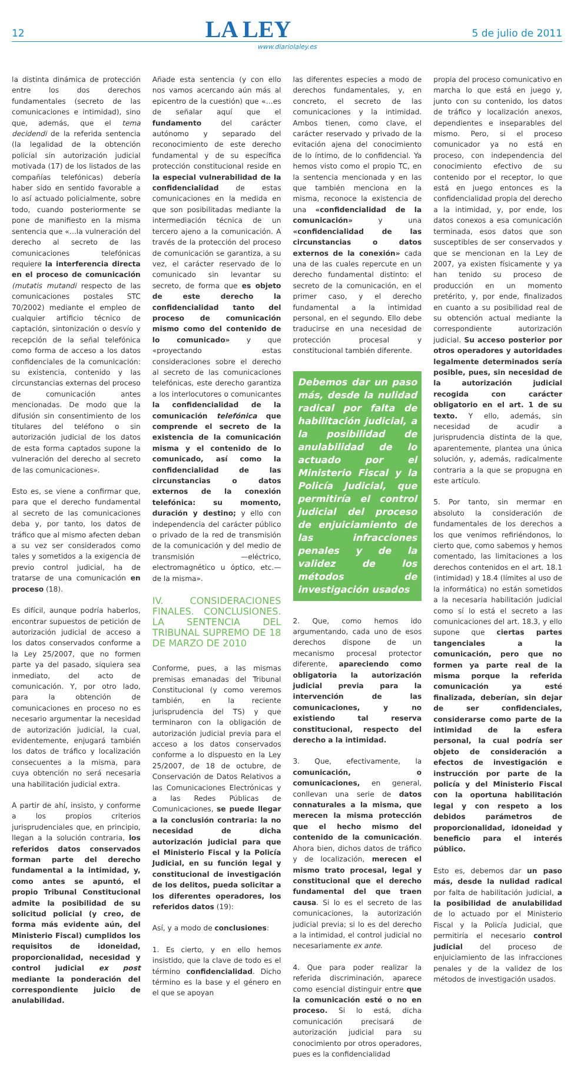12
LA LEY
5 de julio de 2011
www.diariolaley.es
la distinta dinámica de protección entre los dos derechos fundamentales (secreto de las comunicaciones e intimidad), sino que, además, que el tema decidendi de la referida sentencia (la legalidad de la obtención policial sin autorización judicial motivada (17) de los listados de las compañías telefónicas) debería haber sido en sentido favorable a lo así actuado policialmente, sobre todo, cuando posteriormente se pone de manifiesto en la misma sentencia que «…la vulneración del derecho al secreto de las comunicaciones telefónicas requiere la interferencia directa en el proceso de comunicación (mutatis mutandi respecto de las comunicaciones postales STC 70/2002) mediante el empleo de cualquier artificio técnico de captación, sintonización o desvío y recepción de la señal telefónica como forma de acceso a los datos confidenciales de la comunicación: su existencia, contenido y las circunstancias externas del proceso de comunicación antes mencionadas. De modo que la difusión sin consentimiento de los titulares del teléfono o sin autorización judicial de los datos de esta forma captados supone la vulneración del derecho al secreto de las comunicaciones».
Esto es, se viene a confirmar que, para que el derecho fundamental al secreto de las comunicaciones deba y, por tanto, los datos de tráfico que al mismo afecten deban a su vez ser considerados como tales y sometidos a la exigencia de previo control judicial, ha de tratarse de una comunicación en proceso (18).
Es difícil, aunque podría haberlos, encontrar supuestos de petición de autorización judicial de acceso a los datos conservados conforme a la Ley 25/2007, que no formen parte ya del pasado, siquiera sea inmediato, del acto de comunicación. Y, por otro lado, para la obtención de comunicaciones en proceso no es necesario argumentar la necesidad de autorización judicial, la cual, evidentemente, enjugará también los datos de tráfico y localización consecuentes a la misma, para cuya obtención no será necesaria una habilitación judicial extra.
A partir de ahí, insisto, y conforme a los propios criterios jurisprudenciales que, en principio, llegan a la solución contraria, los referidos datos conservados forman parte del derecho fundamental a la intimidad, y, como antes se apuntó, el propio Tribunal Constitucional admite la posibilidad de su solicitud policial (y creo, de forma más evidente aún, del Ministerio Fiscal) cumplidos los requisitos de idoneidad, proporcionalidad, necesidad y control judicial ex post mediante la ponderación del correspondiente juicio de anulabilidad.
Añade esta sentencia (y con ello nos vamos acercando aún más al epicentro de la cuestión) que «…es de señalar aquí que el fundamento del carácter autónomo y separado del reconocimiento de este derecho fundamental y de su específica protección constitucional reside en la especial vulnerabilidad de la confidencialidad de estas comunicaciones en la medida en que son posibilitadas mediante la intermediación técnica de un tercero ajeno a la comunicación. A través de la protección del proceso de comunicación se garantiza, a su vez, el carácter reservado de lo comunicado sin levantar su secreto, de forma que es objeto de este derecho la confidencialidad tanto del proceso de comunicación mismo como del contenido de lo comunicado» y que «proyectando estas consideraciones sobre el derecho al secreto de las comunicaciones telefónicas, este derecho garantiza a los interlocutores o comunicantes la confidencialidad de la comunicación telefónica que comprende el secreto de la existencia de la comunicación misma y el contenido de lo comunicado, así como la confidencialidad de las circunstancias o datos externos de la conexión telefónica: su momento, duración y destino; y ello con independencia del carácter público o privado de la red de transmisión de la comunicación y del medio de transmisión —eléctrico, electromagnético u óptico, etc.— de la misma».
IV. CONSIDERACIONES FINALES. CONCLUSIONES. LA SENTENCIA DEL TRIBUNAL SUPREMO DE 18 DE MARZO DE 2010
Conforme, pues, a las mismas premisas emanadas del Tribunal Constitucional (y como veremos también, en la reciente jurisprudencia del TS) y que terminaron con la obligación de autorización judicial previa para el acceso a los datos conservados conforme a lo dispuesto en la Ley 25/2007, de 18 de octubre, de Conservación de Datos Relativos a las Comunicaciones Electrónicas y a las Redes Públicas de Comunicaciones, se puede llegar a la conclusión contraria: la no necesidad de dicha autorización judicial para que el Ministerio Fiscal y la Policía Judicial, en su función legal y constitucional de investigación de los delitos, pueda solicitar a los diferentes operadores, los referidos datos (19):
Así, y a modo de conclusiones:
1. Es cierto, y en ello hemos insistido, que la clave de todo es el término confidencialidad. Dicho término es la base y el género en el que se apoyan
las diferentes especies a modo de derechos fundamentales, y, en concreto, el secreto de las comunicaciones y la intimidad. Ambos tienen, como clave, el carácter reservado y privado de la evitación ajena del conocimiento de lo íntimo, de lo confidencial. Ya hemos visto como el propio TC, en la sentencia mencionada y en las que también menciona en la misma, reconoce la existencia de una «confidencialidad de la comunicación» y una «confidencialidad de las circunstancias o datos externos de la conexión» cada una de las cuales repercute en un derecho fundamental distinto: el secreto de la comunicación, en el primer caso, y el derecho fundamental a la intimidad personal, en el segundo. Ello debe traducirse en una necesidad de protección procesal y constitucional también diferente.
Debemos dar un paso más, desde la nulidad radical por falta de habilitación judicial, a la posibilidad de anulabilidad de lo actuado por el Ministerio Fiscal y la Policía Judicial, que permitiría el control judicial del proceso de enjuiciamiento de las infracciones penales y de la validez de los métodos de investigación usados
2. Que, como hemos ido argumentando, cada uno de esos derechos dispone de un mecanismo procesal protector diferente, apareciendo como obligatoria la autorización judicial previa para la intervención de las comunicaciones, y no existiendo tal reserva constitucional, respecto del derecho a la intimidad.
3. Que, efectivamente, la comunicación, o comunicaciones, en general, conllevan una serie de datos connaturales a la misma, que merecen la misma protección que el hecho mismo del contenido de la comunicación. Ahora bien, dichos datos de tráfico y de localización, merecen el mismo trato procesal, legal y constitucional que el derecho fundamental del que traen causa. Si lo es el secreto de las comunicaciones, la autorización judicial previa; si lo es del derecho a la intimidad, el control judicial no necesariamente ex ante.
4. Que para poder realizar la referida discriminación, aparece como esencial distinguir entre que la comunicación esté o no en proceso. Si lo está, dicha comunicación precisará de autorización judicial para su conocimiento por otros operadores, pues es la confidencialidad
propia del proceso comunicativo en marcha lo que está en juego y, junto con su contenido, los datos de tráfico y localización anexos, dependientes e inseparables del mismo. Pero, si el proceso comunicador ya no está en proceso, con independencia del conocimiento efectivo de su contenido por el receptor, lo que está en juego entonces es la confidencialidad propia del derecho a la intimidad, y, por ende, los datos conexos a esa comunicación terminada, esos datos que son susceptibles de ser conservados y que se mencionan en la Ley de 2007, ya existen físicamente y ya han tenido su proceso de producción en un momento pretérito, y, por ende, finalizados en cuanto a su posibilidad real de su obtención actual mediante la correspondiente autorización judicial. Su acceso posterior por otros operadores y autoridades legalmente determinados sería posible, pues, sin necesidad de la autorización judicial recogida con carácter obligatorio en el art. 1 de su texto. Y ello, además, sin necesidad de acudir a jurisprudencia distinta de la que, aparentemente, plantea una única solución, y, además, radicalmente contraria a la que se propugna en este artículo.
5. Por tanto, sin mermar en absoluto la consideración de fundamentales de los derechos a los que venimos refiriéndonos, lo cierto que, como sabemos y hemos comentado, las limitaciones a los derechos contenidos en el art. 18.1 (intimidad) y 18.4 (límites al uso de la informática) no están sometidos a la necesaria habilitación judicial como sí lo está el secreto a las comunicaciones del art. 18.3, y ello supone que ciertas partes tangenciales a la comunicación, pero que no formen ya parte real de la misma porque la referida comunicación ya esté finalizada, deberían, sin dejar de ser confidenciales, considerarse como parte de la intimidad de la esfera personal, la cual podría ser objeto de consideración a efectos de investigación e instrucción por parte de la policía y del Ministerio Fiscal con la oportuna habilitación legal y con respeto a los debidos parámetros de proporcionalidad, idoneidad y beneficio para el interés público.
Esto es, debemos dar un paso más, desde la nulidad radical por falta de habilitación judicial, a la posibilidad de anulabilidad de lo actuado por el Ministerio Fiscal y la Policía Judicial, que permitiría el necesario control judicial del proceso de enjuiciamiento de las infracciones penales y de la validez de los métodos de investigación usados.